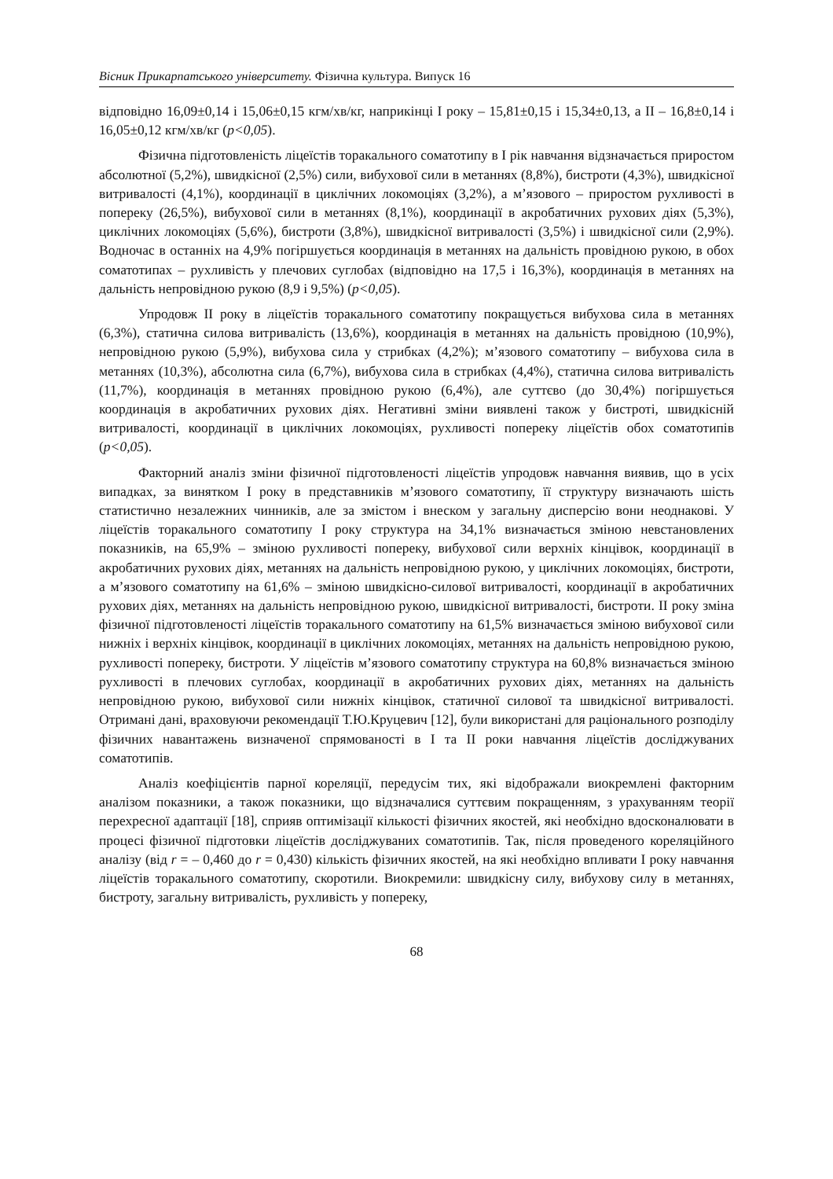Вісник Прикарпатського університету. Фізична культура. Випуск 16
відповідно 16,09±0,14 і 15,06±0,15 кгм/хв/кг, наприкінці І року – 15,81±0,15 і 15,34±0,13, а ІІ – 16,8±0,14 і 16,05±0,12 кгм/хв/кг (p<0,05).
Фізична підготовленість ліцеїстів торакального соматотипу в І рік навчання відзначається приростом абсолютної (5,2%), швидкісної (2,5%) сили, вибухової сили в метаннях (8,8%), бистроти (4,3%), швидкісної витривалості (4,1%), координації в циклічних локомоціях (3,2%), а м’язового – приростом рухливості в попереку (26,5%), вибухової сили в метаннях (8,1%), координації в акробатичних рухових діях (5,3%), циклічних локомоціях (5,6%), бистроти (3,8%), швидкісної витривалості (3,5%) і швидкісної сили (2,9%). Водночас в останніх на 4,9% погіршується координація в метаннях на дальність провідною рукою, в обох соматотипах – рухливість у плечових суглобах (відповідно на 17,5 і 16,3%), координація в метаннях на дальність непровідною рукою (8,9 і 9,5%) (p<0,05).
Упродовж ІІ року в ліцеїстів торакального соматотипу покращується вибухова сила в метаннях (6,3%), статична силова витривалість (13,6%), координація в метаннях на дальність провідною (10,9%), непровідною рукою (5,9%), вибухова сила у стрибках (4,2%); м’язового соматотипу – вибухова сила в метаннях (10,3%), абсолютна сила (6,7%), вибухова сила в стрибках (4,4%), статична силова витривалість (11,7%), координація в метаннях провідною рукою (6,4%), але суттєво (до 30,4%) погіршується координація в акробатичних рухових діях. Негативні зміни виявлені також у бистроті, швидкісній витривалості, координації в циклічних локомоціях, рухливості попереку ліцеїстів обох соматотипів (p<0,05).
Факторний аналіз зміни фізичної підготовленості ліцеїстів упродовж навчання виявив, що в усіх випадках, за винятком І року в представників м’язового соматотипу, її структуру визначають шість статистично незалежних чинників, але за змістом і внеском у загальну дисперсію вони неоднакові. У ліцеїстів торакального соматотипу І року структура на 34,1% визначається зміною невстановлених показників, на 65,9% – зміною рухливості попереку, вибухової сили верхніх кінцівок, координації в акробатичних рухових діях, метаннях на дальність непровідною рукою, у циклічних локомоціях, бистроти, а м’язового соматотипу на 61,6% – зміною швидкісно-силової витривалості, координації в акробатичних рухових діях, метаннях на дальність непровідною рукою, швидкісної витривалості, бистроти. ІІ року зміна фізичної підготовленості ліцеїстів торакального соматотипу на 61,5% визначається зміною вибухової сили нижніх і верхніх кінцівок, координації в циклічних локомоціях, метаннях на дальність непровідною рукою, рухливості попереку, бистроти. У ліцеїстів м’язового соматотипу структура на 60,8% визначається зміною рухливості в плечових суглобах, координації в акробатичних рухових діях, метаннях на дальність непровідною рукою, вибухової сили нижніх кінцівок, статичної силової та швидкісної витривалості. Отримані дані, враховуючи рекомендації Т.Ю.Круцевич [12], були використані для раціонального розподілу фізичних навантажень визначеної спрямованості в І та ІІ роки навчання ліцеїстів досліджуваних соматотипів.
Аналіз коефіцієнтів парної кореляції, передусім тих, які відображали виокремлені факторним аналізом показники, а також показники, що відзначалися суттєвим покращенням, з урахуванням теорії перехресної адаптації [18], сприяв оптимізації кількості фізичних якостей, які необхідно вдосконалювати в процесі фізичної підготовки ліцеїстів досліджуваних соматотипів. Так, після проведеного кореляційного аналізу (від r = – 0,460 до r = 0,430) кількість фізичних якостей, на які необхідно впливати І року навчання ліцеїстів торакального соматотипу, скоротили. Виокремили: швидкісну силу, вибухову силу в метаннях, бистроту, загальну витривалість, рухливість у попереку,
68